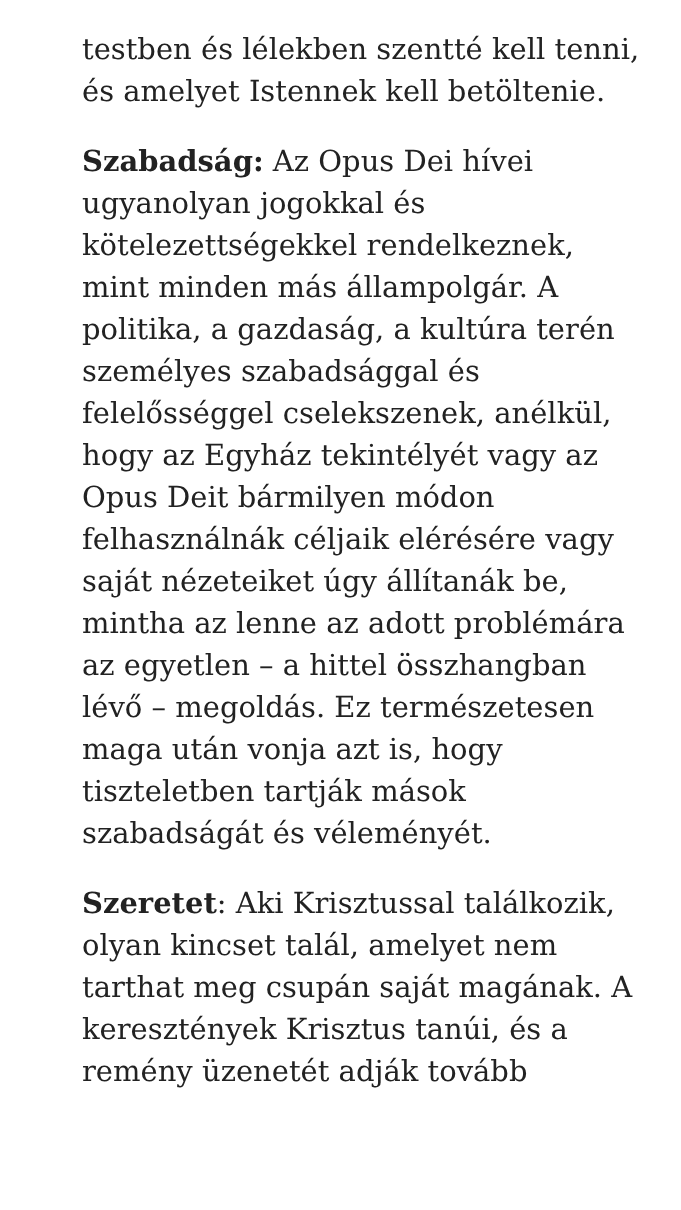testben és lélekben szentté kell tenni,
és amelyet Istennek kell betöltenie.
Szabadság: Az Opus Dei hívei
ugyanolyan jogokkal és
kötelezettségekkel rendelkeznek,
mint minden más állampolgár. A
politika, a gazdaság, a kultúra terén
személyes szabadsággal és
felelősséggel cselekszenek, anélkül,
hogy az Egyház tekintélyét vagy az
Opus Deit bármilyen módon
felhasználnák céljaik elérésére vagy
saját nézeteiket úgy állítanák be,
mintha az lenne az adott problémára
az egyetlen – a hittel összhangban
lévő – megoldás. Ez természetesen
maga után vonja azt is, hogy
tiszteletben tartják mások
szabadságát és véleményét.
Szeretet: Aki Krisztussal találkozik,
olyan kincset talál, amelyet nem
tarthat meg csupán saját magának. A
keresztények Krisztus tanúi, és a
remény üzenetét adják tovább